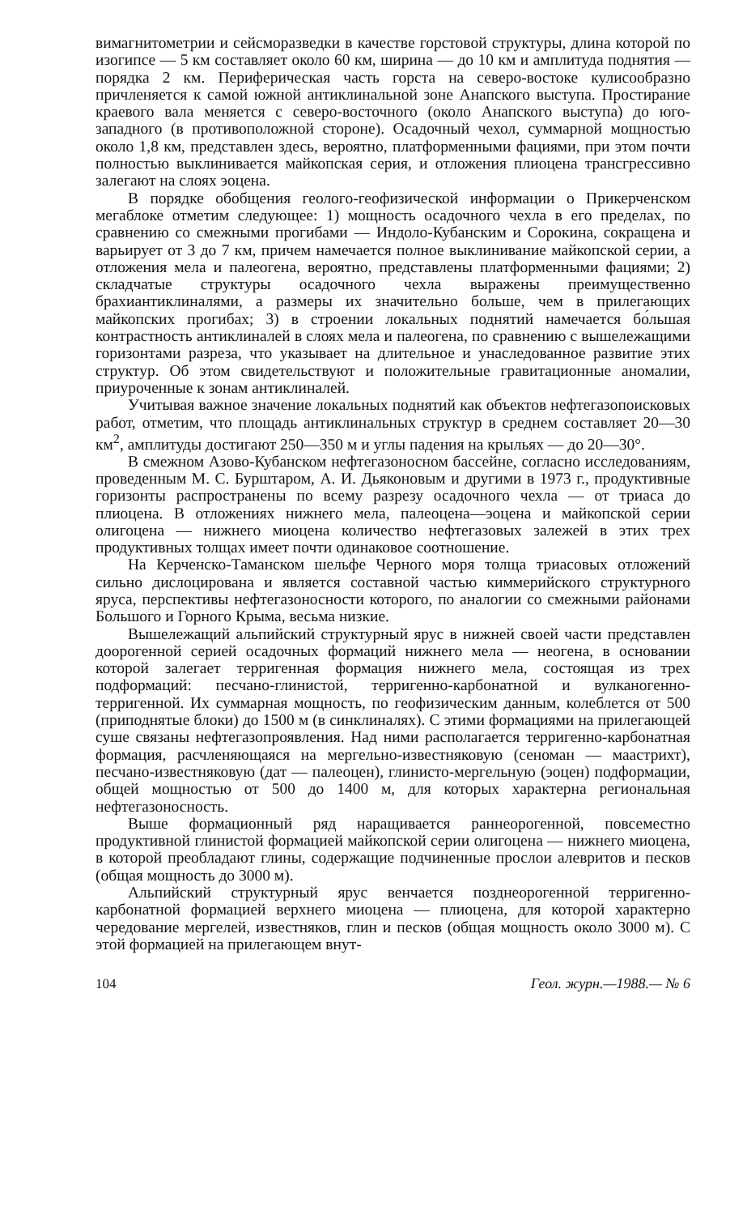вимагнитометрии и сейсморазведки в качестве горстовой структуры, длина которой по изогипсе — 5 км составляет около 60 км, ширина — до 10 км и амплитуда поднятия — порядка 2 км. Периферическая часть горста на северо-востоке кулисообразно причленяется к самой южной антиклинальной зоне Анапского выступа. Простирание краевого вала меняется с северо-восточного (около Анапского выступа) до юго-западного (в противоположной стороне). Осадочный чехол, суммарной мощностью около 1,8 км, представлен здесь, вероятно, платформенными фациями, при этом почти полностью выклинивается майкопская серия, и отложения плиоцена трансгрессивно залегают на слоях эоцена.
В порядке обобщения геолого-геофизической информации о Прикерченском мегаблоке отметим следующее: 1) мощность осадочного чехла в его пределах, по сравнению со смежными прогибами — Индоло-Кубанским и Сорокина, сокращена и варьирует от 3 до 7 км, причем намечается полное выклинивание майкопской серии, а отложения мела и палеогена, вероятно, представлены платформенными фациями; 2) складчатые структуры осадочного чехла выражены преимущественно брахиантиклиналями, а размеры их значительно больше, чем в прилегающих майкопских прогибах; 3) в строении локальных поднятий намечается бо́льшая контрастность антиклиналей в слоях мела и палеогена, по сравнению с вышележащими горизонтами разреза, что указывает на длительное и унаследованное развитие этих структур. Об этом свидетельствуют и положительные гравитационные аномалии, приуроченные к зонам антиклиналей.
Учитывая важное значение локальных поднятий как объектов нефтегазопоисковых работ, отметим, что площадь антиклинальных структур в среднем составляет 20—30 км<sup>2</sup>, амплитуды достигают 250—350 м и углы падения на крыльях — до 20—30°.
В смежном Азово-Кубанском нефтегазоносном бассейне, согласно исследованиям, проведенным М. С. Бурштаром, А. И. Дьяконовым и другими в 1973 г., продуктивные горизонты распространены по всему разрезу осадочного чехла — от триаса до плиоцена. В отложениях нижнего мела, палеоцена—эоцена и майкопской серии олигоцена — нижнего миоцена количество нефтегазовых залежей в этих трех продуктивных толщах имеет почти одинаковое соотношение.
На Керченско-Таманском шельфе Черного моря толща триасовых отложений сильно дислоцирована и является составной частью киммерийского структурного яруса, перспективы нефтегазоносности которого, по аналогии со смежными районами Большого и Горного Крыма, весьма низкие.
Вышележащий альпийский структурный ярус в нижней своей части представлен доорогенной серией осадочных формаций нижнего мела — неогена, в основании которой залегает терригенная формация нижнего мела, состоящая из трех подформаций: песчано-глинистой, терригенно-карбонатной и вулканогенно-терригенной. Их суммарная мощность, по геофизическим данным, колеблется от 500 (приподнятые блоки) до 1500 м (в синклиналях). С этими формациями на прилегающей суше связаны нефтегазопроявления. Над ними располагается терригенно-карбонатная формация, расчленяющаяся на мергельно-известняковую (сеноман — маастрихт), песчано-известняковую (дат — палеоцен), глинисто-мергельную (эоцен) подформации, общей мощностью от 500 до 1400 м, для которых характерна региональная нефтегазоносность.
Выше формационный ряд наращивается раннеорогенной, повсеместно продуктивной глинистой формацией майкопской серии олигоцена — нижнего миоцена, в которой преобладают глины, содержащие подчиненные прослои алевритов и песков (общая мощность до 3000 м).
Альпийский структурный ярус венчается позднеорогенной терригенно-карбонатной формацией верхнего миоцена — плиоцена, для которой характерно чередование мергелей, известняков, глин и песков (общая мощность около 3000 м). С этой формацией на прилегающем внут-
104 Геол. журн.—1988.— № 6